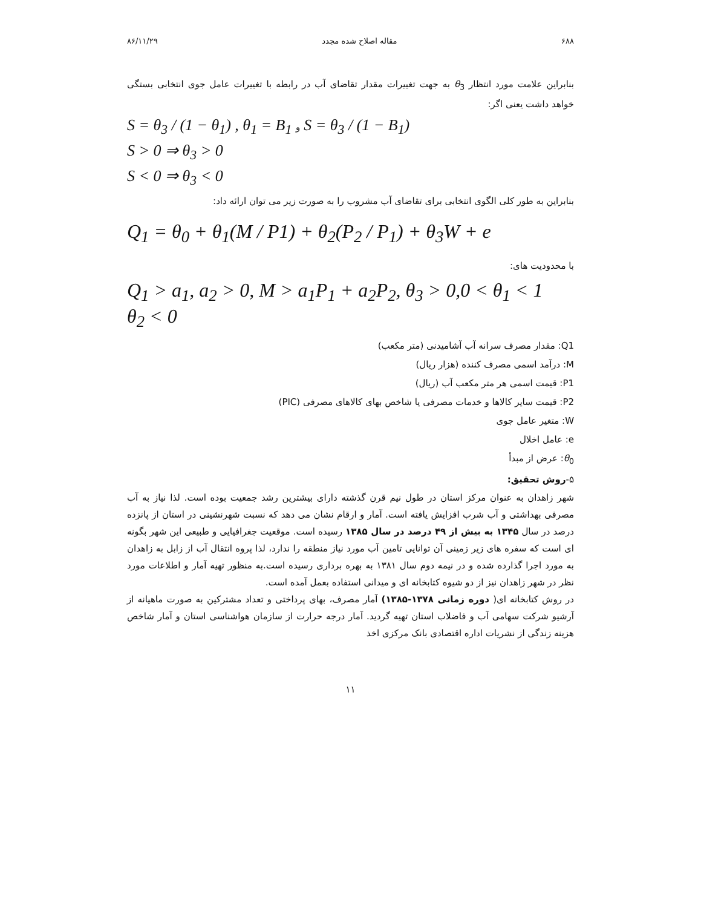۶۸۸ مقاله اصلاح شده مجدد ۸۶/۱۱/۲۹
بنابراین علامت مورد انتظار θ<sub>3</sub> به جهت تغییرات مقدار تقاضای آب در رابطه با تغییرات عامل جوی انتخابی بستگی خواهد داشت یعنی اگر:
S = θ<sub>3</sub> / (1 − θ<sub>1</sub>) , θ<sub>1</sub> = B<sub>1</sub> و S = θ<sub>3</sub> / (1 − B<sub>1</sub>)
S > 0 ⇒ θ<sub>3</sub> > 0
S < 0 ⇒ θ<sub>3</sub> < 0
بنابراین به طور کلی الگوی انتخابی برای تقاضای آب مشروب را به صورت زیر می توان ارائه داد:
Q<sub>1</sub> = θ<sub>0</sub> + θ<sub>1</sub>(M / P1) + θ<sub>2</sub>(P<sub>2</sub> / P<sub>1</sub>) + θ<sub>3</sub>W + e
با محدودیت های:
Q<sub>1</sub> > a<sub>1</sub>, a<sub>2</sub> > 0, M > a<sub>1</sub>P<sub>1</sub> + a<sub>2</sub>P<sub>2</sub>, θ<sub>3</sub> > 0,0 < θ<sub>1</sub> < 1
θ<sub>2</sub> < 0
Q1: مقدار مصرف سرانه آب آشامیدنی (متر مکعب)
M: درآمد اسمی مصرف کننده (هزار ریال)
P1: قیمت اسمی هر متر مکعب آب (ریال)
P2: قیمت سایر کالاها و خدمات مصرفی یا شاخص بهای کالاهای مصرفی (PIC)
W: متغیر عامل جوی
e: عامل اخلال
θ<sub>0</sub>: عرض از مبدأ
۵-روش تحقیق:
شهر زاهدان به عنوان مرکز استان در طول نیم قرن گذشته دارای بیشترین رشد جمعیت بوده است. لذا نیاز به آب مصرفی بهداشتی و آب شرب افزایش یافته است. آمار و ارقام نشان می دهد که نسبت شهرنشینی در استان از پانزده درصد در سال ۱۳۴۵ به بیش از ۴۹ درصد در سال ۱۳۸۵ رسیده است. موقعیت جغرافیایی و طبیعی این شهر بگونه ای است که سفره های زیر زمینی آن توانایی تامین آب مورد نیاز منطقه را ندارد، لذا پروه انتقال آب از زابل به زاهدان به مورد اجرا گذارده شده و در نیمه دوم سال ۱۳۸۱ به بهره برداری رسیده است.به منظور تهیه آمار و اطلاعات مورد نظر در شهر زاهدان نیز از دو شیوه کتابخانه ای و میدانی استفاده بعمل آمده است.
در روش کتابخانه ای( دوره زمانی ۱۳۷۸-۱۳۸۵) آمار مصرف، بهای پرداختی و تعداد مشترکین به صورت ماهیانه از آرشیو شرکت سهامی آب و فاضلاب استان تهیه گردید. آمار درجه حرارت از سازمان هواشناسی استان و آمار شاخص هزینه زندگی از نشریات اداره اقتصادی بانک مرکزی اخذ
۱۱